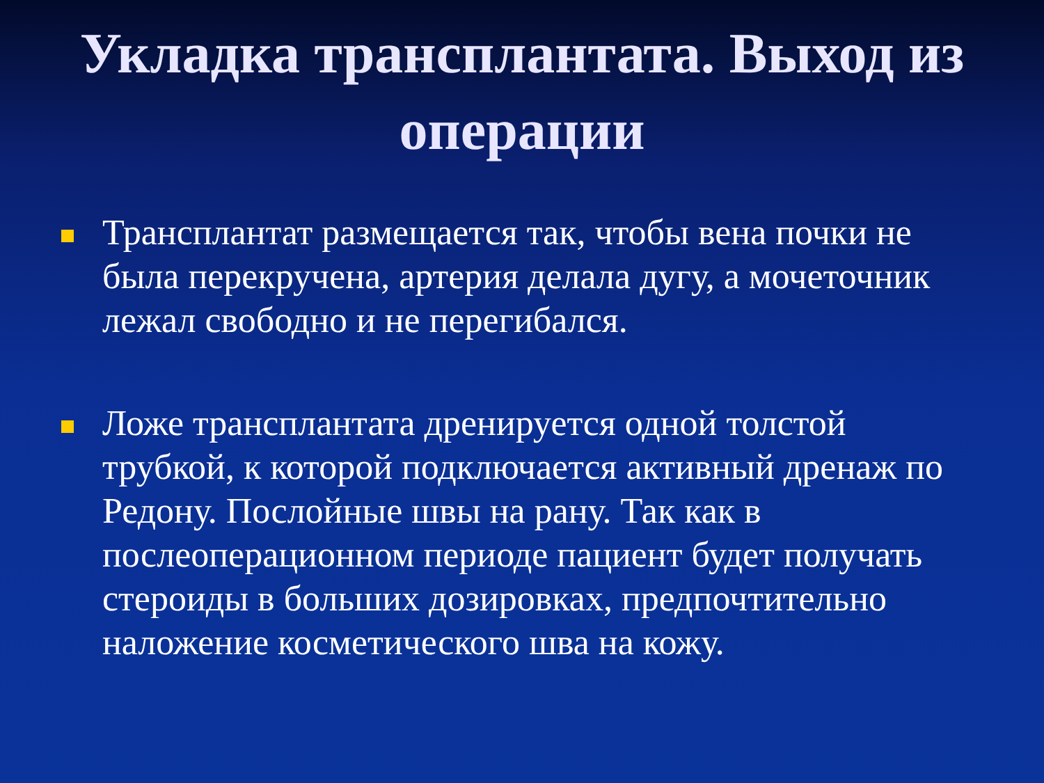Укладка трансплантата. Выход из операции
Трансплантат размещается так, чтобы вена почки не была перекручена, артерия делала дугу, а мочеточник лежал свободно и не перегибался.
Ложе трансплантата дренируется одной толстой трубкой, к которой подключается активный дренаж по Редону. Послойные швы на рану. Так как в послеоперационном периоде пациент будет получать стероиды в больших дозировках, предпочтительно наложение косметического шва на кожу.